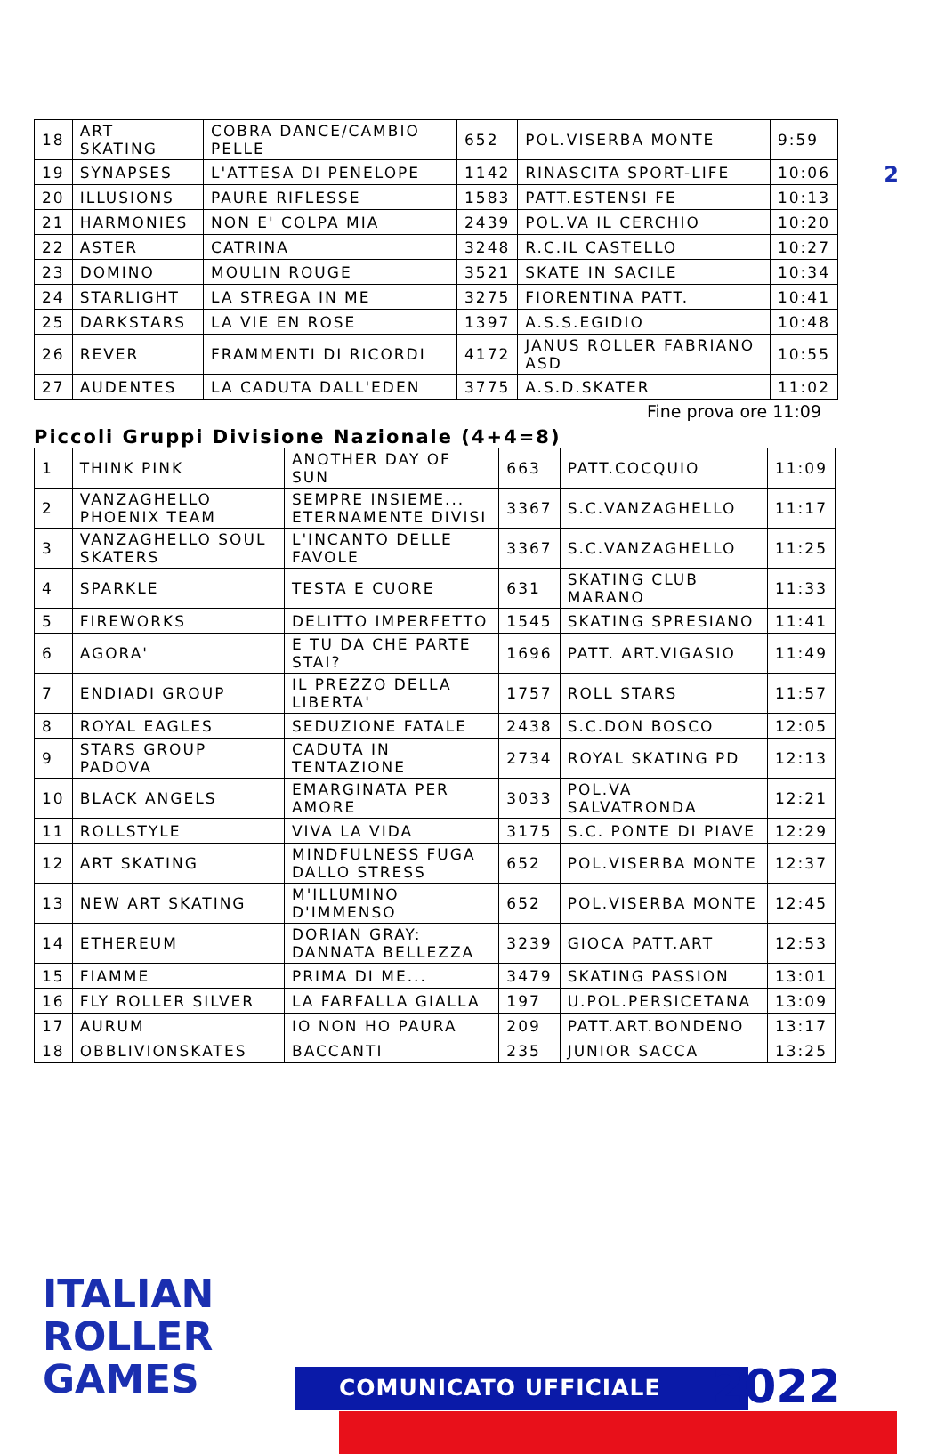2
| 18 | ART SKATING | COBRA DANCE/CAMBIO PELLE | 652 | POL.VISERBA MONTE | 9:59 |
| 19 | SYNAPSES | L'ATTESA DI PENELOPE | 1142 | RINASCITA SPORT-LIFE | 10:06 |
| 20 | ILLUSIONS | PAURE RIFLESSE | 1583 | PATT.ESTENSI FE | 10:13 |
| 21 | HARMONIES | NON E' COLPA MIA | 2439 | POL.VA IL CERCHIO | 10:20 |
| 22 | ASTER | CATRINA | 3248 | R.C.IL CASTELLO | 10:27 |
| 23 | DOMINO | MOULIN ROUGE | 3521 | SKATE IN SACILE | 10:34 |
| 24 | STARLIGHT | LA STREGA IN ME | 3275 | FIORENTINA PATT. | 10:41 |
| 25 | DARKSTARS | LA VIE EN ROSE | 1397 | A.S.S.EGIDIO | 10:48 |
| 26 | REVER | FRAMMENTI DI RICORDI | 4172 | JANUS ROLLER FABRIANO ASD | 10:55 |
| 27 | AUDENTES | LA CADUTA DALL'EDEN | 3775 | A.S.D.SKATER | 11:02 |
Fine prova ore 11:09
Piccoli Gruppi Divisione Nazionale (4+4=8)
| 1 | THINK PINK | ANOTHER DAY OF SUN | 663 | PATT.COCQUIO | 11:09 |
| 2 | VANZAGHELLO PHOENIX TEAM | SEMPRE INSIEME... ETERNAMENTE DIVISI | 3367 | S.C.VANZAGHELLO | 11:17 |
| 3 | VANZAGHELLO SOUL SKATERS | L'INCANTO DELLE FAVOLE | 3367 | S.C.VANZAGHELLO | 11:25 |
| 4 | SPARKLE | TESTA E CUORE | 631 | SKATING CLUB MARANO | 11:33 |
| 5 | FIREWORKS | DELITTO IMPERFETTO | 1545 | SKATING SPRESIANO | 11:41 |
| 6 | AGORA' | E TU DA CHE PARTE STAI? | 1696 | PATT. ART.VIGASIO | 11:49 |
| 7 | ENDIADI GROUP | IL PREZZO DELLA LIBERTA' | 1757 | ROLL STARS | 11:57 |
| 8 | ROYAL EAGLES | SEDUZIONE FATALE | 2438 | S.C.DON BOSCO | 12:05 |
| 9 | STARS GROUP PADOVA | CADUTA IN TENTAZIONE | 2734 | ROYAL SKATING PD | 12:13 |
| 10 | BLACK ANGELS | EMARGINATA PER AMORE | 3033 | POL.VA SALVATRONDA | 12:21 |
| 11 | ROLLSTYLE | VIVA LA VIDA | 3175 | S.C. PONTE DI PIAVE | 12:29 |
| 12 | ART SKATING | MINDFULNESS FUGA DALLO STRESS | 652 | POL.VISERBA MONTE | 12:37 |
| 13 | NEW ART SKATING | M'ILLUMINO D'IMMENSO | 652 | POL.VISERBA MONTE | 12:45 |
| 14 | ETHEREUM | DORIAN GRAY: DANNATA BELLEZZA | 3239 | GIOCA PATT.ART | 12:53 |
| 15 | FIAMME | PRIMA DI ME... | 3479 | SKATING PASSION | 13:01 |
| 16 | FLY ROLLER SILVER | LA FARFALLA GIALLA | 197 | U.POL.PERSICETANA | 13:09 |
| 17 | AURUM | IO NON HO PAURA | 209 | PATT.ART.BONDENO | 13:17 |
| 18 | OBBLIVIONSKATES | BACCANTI | 235 | JUNIOR SACCA | 13:25 |
ITALIAN
ROLLER
GAMES
COMUNICATO UFFICIALE 2022